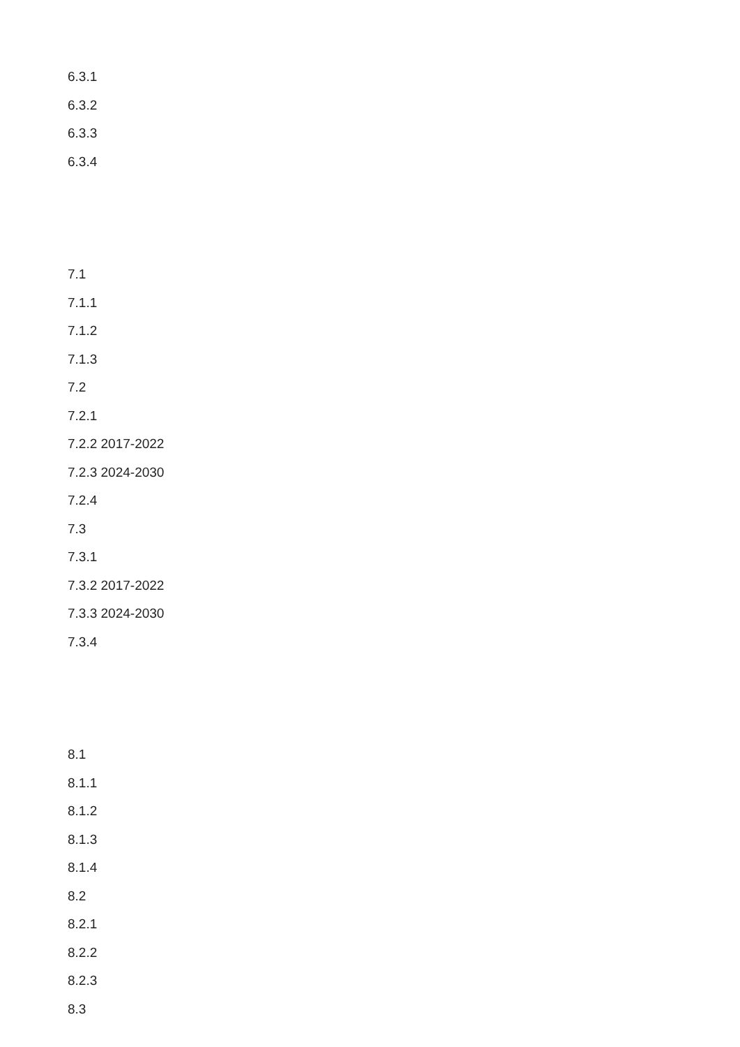6.3.1
6.3.2
6.3.3
6.3.4
7.1
7.1.1
7.1.2
7.1.3
7.2
7.2.1
7.2.2 2017-2022
7.2.3 2024-2030
7.2.4
7.3
7.3.1
7.3.2 2017-2022
7.3.3 2024-2030
7.3.4
8.1
8.1.1
8.1.2
8.1.3
8.1.4
8.2
8.2.1
8.2.2
8.2.3
8.3